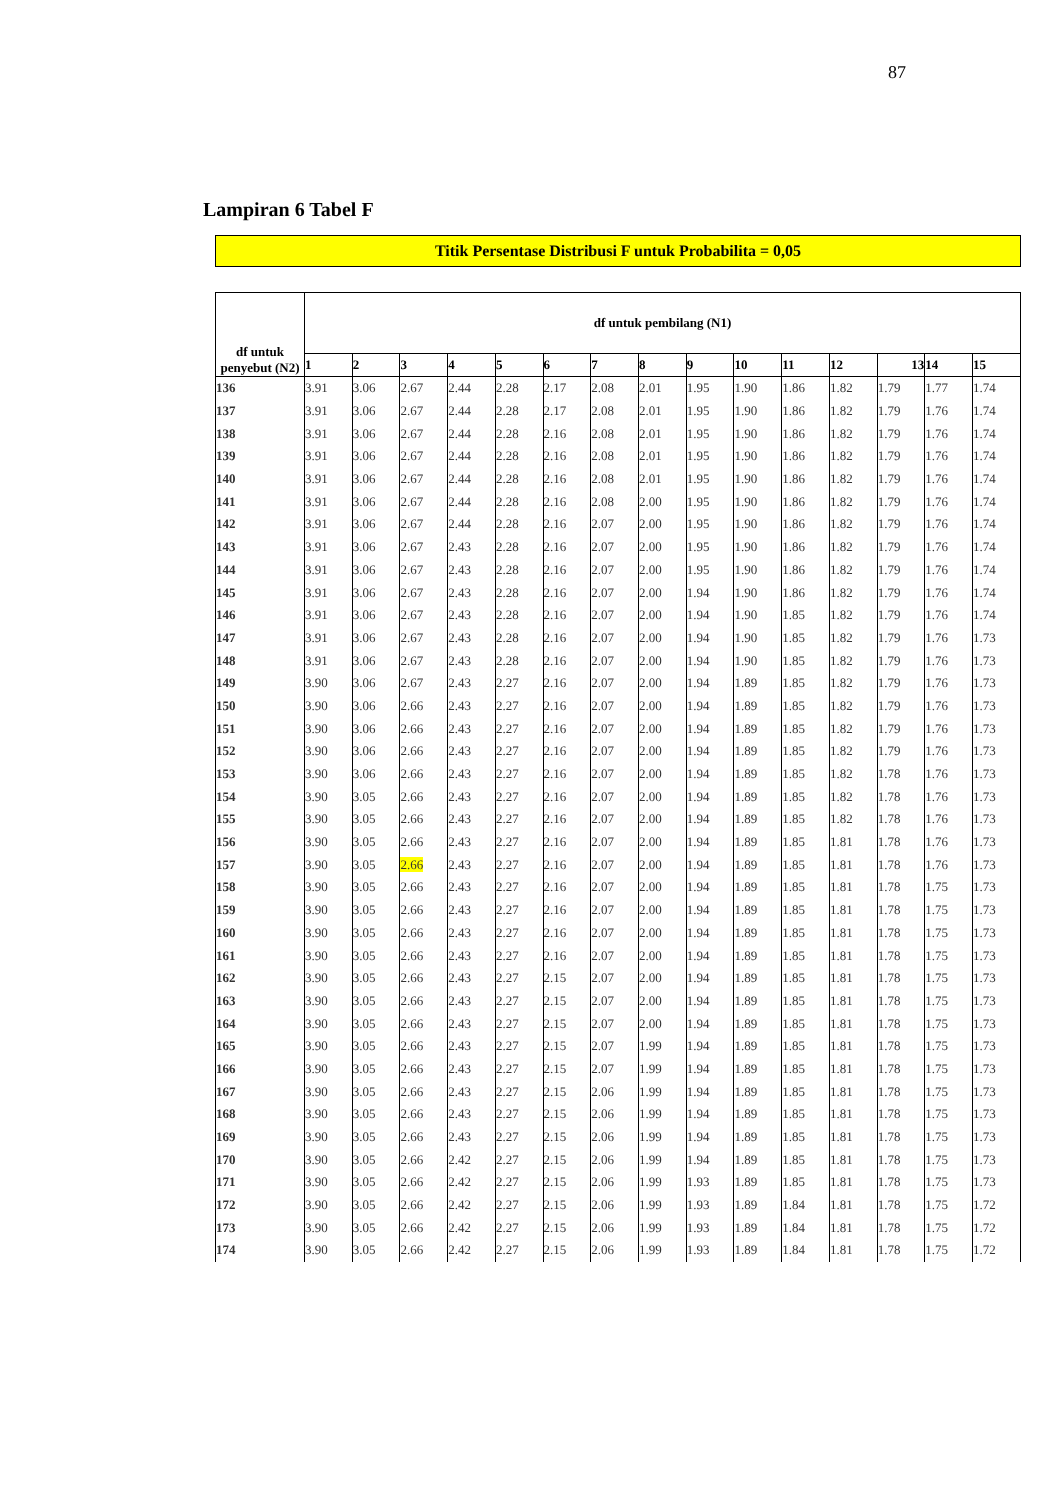87
Lampiran 6 Tabel F
Titik Persentase Distribusi F untuk Probabilita = 0,05
| df untuk penyebut (N2) | df untuk pembilang (N1) | | | | | | | | | | | | | | |
| --- | --- | --- | --- | --- | --- | --- | --- | --- | --- | --- | --- | --- | --- | --- | --- |
| | 1 | 2 | 3 | 4 | 5 | 6 | 7 | 8 | 9 | 10 | 11 | 12 | 13 | 14 | 15 |
| 136 | 3.91 | 3.06 | 2.67 | 2.44 | 2.28 | 2.17 | 2.08 | 2.01 | 1.95 | 1.90 | 1.86 | 1.82 | 1.79 | 1.77 | 1.74 |
| 137 | 3.91 | 3.06 | 2.67 | 2.44 | 2.28 | 2.17 | 2.08 | 2.01 | 1.95 | 1.90 | 1.86 | 1.82 | 1.79 | 1.76 | 1.74 |
| 138 | 3.91 | 3.06 | 2.67 | 2.44 | 2.28 | 2.16 | 2.08 | 2.01 | 1.95 | 1.90 | 1.86 | 1.82 | 1.79 | 1.76 | 1.74 |
| 139 | 3.91 | 3.06 | 2.67 | 2.44 | 2.28 | 2.16 | 2.08 | 2.01 | 1.95 | 1.90 | 1.86 | 1.82 | 1.79 | 1.76 | 1.74 |
| 140 | 3.91 | 3.06 | 2.67 | 2.44 | 2.28 | 2.16 | 2.08 | 2.01 | 1.95 | 1.90 | 1.86 | 1.82 | 1.79 | 1.76 | 1.74 |
| 141 | 3.91 | 3.06 | 2.67 | 2.44 | 2.28 | 2.16 | 2.08 | 2.00 | 1.95 | 1.90 | 1.86 | 1.82 | 1.79 | 1.76 | 1.74 |
| 142 | 3.91 | 3.06 | 2.67 | 2.44 | 2.28 | 2.16 | 2.07 | 2.00 | 1.95 | 1.90 | 1.86 | 1.82 | 1.79 | 1.76 | 1.74 |
| 143 | 3.91 | 3.06 | 2.67 | 2.43 | 2.28 | 2.16 | 2.07 | 2.00 | 1.95 | 1.90 | 1.86 | 1.82 | 1.79 | 1.76 | 1.74 |
| 144 | 3.91 | 3.06 | 2.67 | 2.43 | 2.28 | 2.16 | 2.07 | 2.00 | 1.95 | 1.90 | 1.86 | 1.82 | 1.79 | 1.76 | 1.74 |
| 145 | 3.91 | 3.06 | 2.67 | 2.43 | 2.28 | 2.16 | 2.07 | 2.00 | 1.94 | 1.90 | 1.86 | 1.82 | 1.79 | 1.76 | 1.74 |
| 146 | 3.91 | 3.06 | 2.67 | 2.43 | 2.28 | 2.16 | 2.07 | 2.00 | 1.94 | 1.90 | 1.85 | 1.82 | 1.79 | 1.76 | 1.74 |
| 147 | 3.91 | 3.06 | 2.67 | 2.43 | 2.28 | 2.16 | 2.07 | 2.00 | 1.94 | 1.90 | 1.85 | 1.82 | 1.79 | 1.76 | 1.73 |
| 148 | 3.91 | 3.06 | 2.67 | 2.43 | 2.28 | 2.16 | 2.07 | 2.00 | 1.94 | 1.90 | 1.85 | 1.82 | 1.79 | 1.76 | 1.73 |
| 149 | 3.90 | 3.06 | 2.67 | 2.43 | 2.27 | 2.16 | 2.07 | 2.00 | 1.94 | 1.89 | 1.85 | 1.82 | 1.79 | 1.76 | 1.73 |
| 150 | 3.90 | 3.06 | 2.66 | 2.43 | 2.27 | 2.16 | 2.07 | 2.00 | 1.94 | 1.89 | 1.85 | 1.82 | 1.79 | 1.76 | 1.73 |
| 151 | 3.90 | 3.06 | 2.66 | 2.43 | 2.27 | 2.16 | 2.07 | 2.00 | 1.94 | 1.89 | 1.85 | 1.82 | 1.79 | 1.76 | 1.73 |
| 152 | 3.90 | 3.06 | 2.66 | 2.43 | 2.27 | 2.16 | 2.07 | 2.00 | 1.94 | 1.89 | 1.85 | 1.82 | 1.79 | 1.76 | 1.73 |
| 153 | 3.90 | 3.06 | 2.66 | 2.43 | 2.27 | 2.16 | 2.07 | 2.00 | 1.94 | 1.89 | 1.85 | 1.82 | 1.78 | 1.76 | 1.73 |
| 154 | 3.90 | 3.05 | 2.66 | 2.43 | 2.27 | 2.16 | 2.07 | 2.00 | 1.94 | 1.89 | 1.85 | 1.82 | 1.78 | 1.76 | 1.73 |
| 155 | 3.90 | 3.05 | 2.66 | 2.43 | 2.27 | 2.16 | 2.07 | 2.00 | 1.94 | 1.89 | 1.85 | 1.82 | 1.78 | 1.76 | 1.73 |
| 156 | 3.90 | 3.05 | 2.66 | 2.43 | 2.27 | 2.16 | 2.07 | 2.00 | 1.94 | 1.89 | 1.85 | 1.81 | 1.78 | 1.76 | 1.73 |
| 157 | 3.90 | 3.05 | 2.66 | 2.43 | 2.27 | 2.16 | 2.07 | 2.00 | 1.94 | 1.89 | 1.85 | 1.81 | 1.78 | 1.76 | 1.73 |
| 158 | 3.90 | 3.05 | 2.66 | 2.43 | 2.27 | 2.16 | 2.07 | 2.00 | 1.94 | 1.89 | 1.85 | 1.81 | 1.78 | 1.75 | 1.73 |
| 159 | 3.90 | 3.05 | 2.66 | 2.43 | 2.27 | 2.16 | 2.07 | 2.00 | 1.94 | 1.89 | 1.85 | 1.81 | 1.78 | 1.75 | 1.73 |
| 160 | 3.90 | 3.05 | 2.66 | 2.43 | 2.27 | 2.16 | 2.07 | 2.00 | 1.94 | 1.89 | 1.85 | 1.81 | 1.78 | 1.75 | 1.73 |
| 161 | 3.90 | 3.05 | 2.66 | 2.43 | 2.27 | 2.16 | 2.07 | 2.00 | 1.94 | 1.89 | 1.85 | 1.81 | 1.78 | 1.75 | 1.73 |
| 162 | 3.90 | 3.05 | 2.66 | 2.43 | 2.27 | 2.15 | 2.07 | 2.00 | 1.94 | 1.89 | 1.85 | 1.81 | 1.78 | 1.75 | 1.73 |
| 163 | 3.90 | 3.05 | 2.66 | 2.43 | 2.27 | 2.15 | 2.07 | 2.00 | 1.94 | 1.89 | 1.85 | 1.81 | 1.78 | 1.75 | 1.73 |
| 164 | 3.90 | 3.05 | 2.66 | 2.43 | 2.27 | 2.15 | 2.07 | 2.00 | 1.94 | 1.89 | 1.85 | 1.81 | 1.78 | 1.75 | 1.73 |
| 165 | 3.90 | 3.05 | 2.66 | 2.43 | 2.27 | 2.15 | 2.07 | 1.99 | 1.94 | 1.89 | 1.85 | 1.81 | 1.78 | 1.75 | 1.73 |
| 166 | 3.90 | 3.05 | 2.66 | 2.43 | 2.27 | 2.15 | 2.07 | 1.99 | 1.94 | 1.89 | 1.85 | 1.81 | 1.78 | 1.75 | 1.73 |
| 167 | 3.90 | 3.05 | 2.66 | 2.43 | 2.27 | 2.15 | 2.06 | 1.99 | 1.94 | 1.89 | 1.85 | 1.81 | 1.78 | 1.75 | 1.73 |
| 168 | 3.90 | 3.05 | 2.66 | 2.43 | 2.27 | 2.15 | 2.06 | 1.99 | 1.94 | 1.89 | 1.85 | 1.81 | 1.78 | 1.75 | 1.73 |
| 169 | 3.90 | 3.05 | 2.66 | 2.43 | 2.27 | 2.15 | 2.06 | 1.99 | 1.94 | 1.89 | 1.85 | 1.81 | 1.78 | 1.75 | 1.73 |
| 170 | 3.90 | 3.05 | 2.66 | 2.42 | 2.27 | 2.15 | 2.06 | 1.99 | 1.94 | 1.89 | 1.85 | 1.81 | 1.78 | 1.75 | 1.73 |
| 171 | 3.90 | 3.05 | 2.66 | 2.42 | 2.27 | 2.15 | 2.06 | 1.99 | 1.93 | 1.89 | 1.85 | 1.81 | 1.78 | 1.75 | 1.73 |
| 172 | 3.90 | 3.05 | 2.66 | 2.42 | 2.27 | 2.15 | 2.06 | 1.99 | 1.93 | 1.89 | 1.84 | 1.81 | 1.78 | 1.75 | 1.72 |
| 173 | 3.90 | 3.05 | 2.66 | 2.42 | 2.27 | 2.15 | 2.06 | 1.99 | 1.93 | 1.89 | 1.84 | 1.81 | 1.78 | 1.75 | 1.72 |
| 174 | 3.90 | 3.05 | 2.66 | 2.42 | 2.27 | 2.15 | 2.06 | 1.99 | 1.93 | 1.89 | 1.84 | 1.81 | 1.78 | 1.75 | 1.72 |